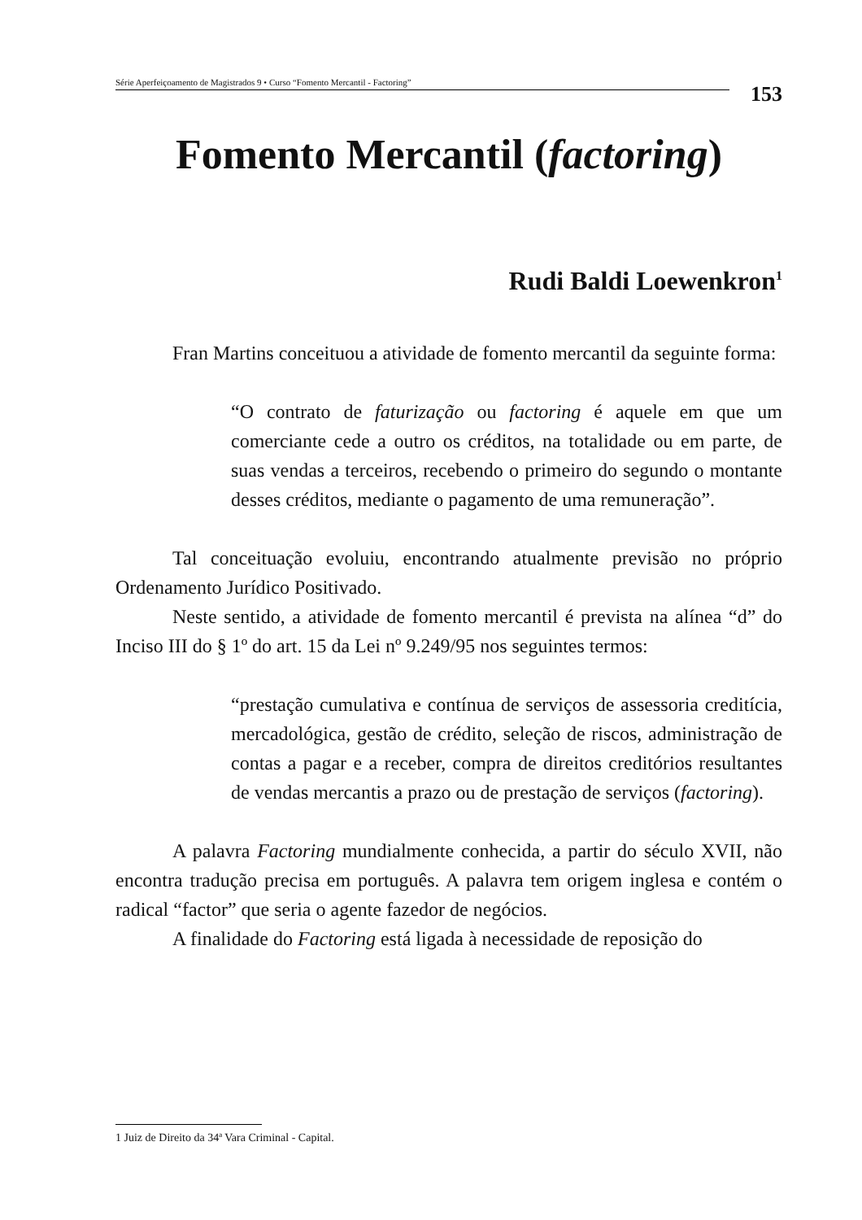Série Aperfeiçoamento de Magistrados 9 • Curso “Fomento Mercantil - Factoring”
153
Fomento Mercantil (factoring)
Rudi Baldi Loewenkron<sup>1</sup>
Fran Martins conceituou a atividade de fomento mercantil da seguinte forma:
“O contrato de faturização ou factoring é aquele em que um comerciante cede a outro os créditos, na totalidade ou em parte, de suas vendas a terceiros, recebendo o primeiro do segundo o montante desses créditos, mediante o pagamento de uma remuneração”.
Tal conceituação evoluiu, encontrando atualmente previsão no próprio Ordenamento Jurídico Positivado.
Neste sentido, a atividade de fomento mercantil é prevista na alínea “d” do Inciso III do § 1º do art. 15 da Lei nº 9.249/95 nos seguintes termos:
“prestação cumulativa e contínua de serviços de assessoria creditícia, mercadológica, gestão de crédito, seleção de riscos, administração de contas a pagar e a receber, compra de direitos creditórios resultantes de vendas mercantis a prazo ou de prestação de serviços (factoring).
A palavra Factoring mundialmente conhecida, a partir do século XVII, não encontra tradução precisa em português. A palavra tem origem inglesa e contém o radical “factor” que seria o agente fazedor de negócios.
A finalidade do Factoring está ligada à necessidade de reposição do
1 Juiz de Direito da 34ª Vara Criminal - Capital.